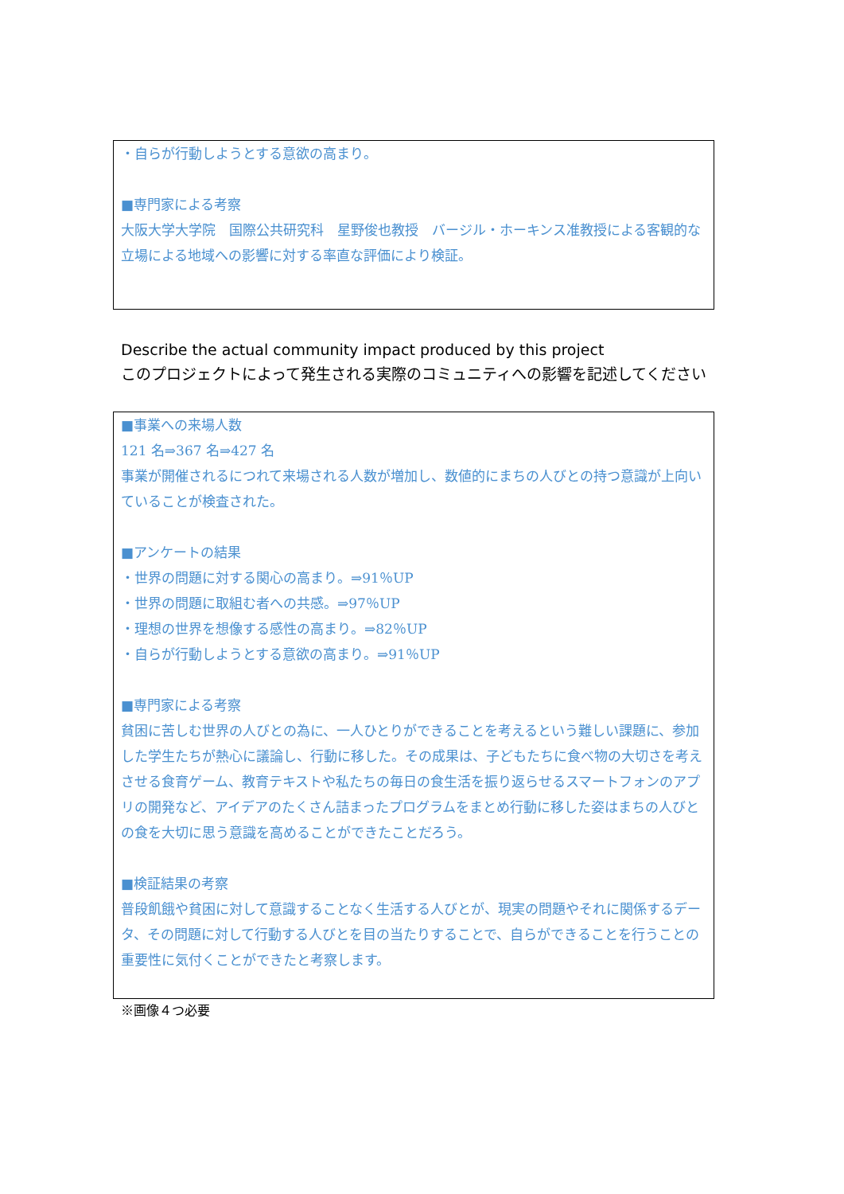・自らが行動しようとする意欲の高まり。
■専門家による考察
大阪大学大学院　国際公共研究科　星野俊也教授　バージル・ホーキンス准教授による客観的な立場による地域への影響に対する率直な評価により検証。
Describe the actual community impact produced by this project
このプロジェクトによって発生される実際のコミュニティへの影響を記述してください
■事業への来場人数
121 名⇒367 名⇒427 名
事業が開催されるにつれて来場される人数が増加し、数値的にまちの人びとの持つ意識が上向いていることが検査された。
■アンケートの結果
・世界の問題に対する関心の高まり。⇒91％UP
・世界の問題に取組む者への共感。⇒97％UP
・理想の世界を想像する感性の高まり。⇒82％UP
・自らが行動しようとする意欲の高まり。⇒91％UP
■専門家による考察
貧困に苦しむ世界の人びとの為に、一人ひとりができることを考えるという難しい課題に、参加した学生たちが熱心に議論し、行動に移した。その成果は、子どもたちに食べ物の大切さを考えさせる食育ゲーム、教育テキストや私たちの毎日の食生活を振り返らせるスマートフォンのアプリの開発など、アイデアのたくさん詰まったプログラムをまとめ行動に移した姿はまちの人びとの食を大切に思う意識を高めることができたことだろう。
■検証結果の考察
普段飢餓や貧困に対して意識することなく生活する人びとが、現実の問題やそれに関係するデータ、その問題に対して行動する人びとを目の当たりすることで、自らができることを行うことの重要性に気付くことができたと考察します。
※画像４つ必要